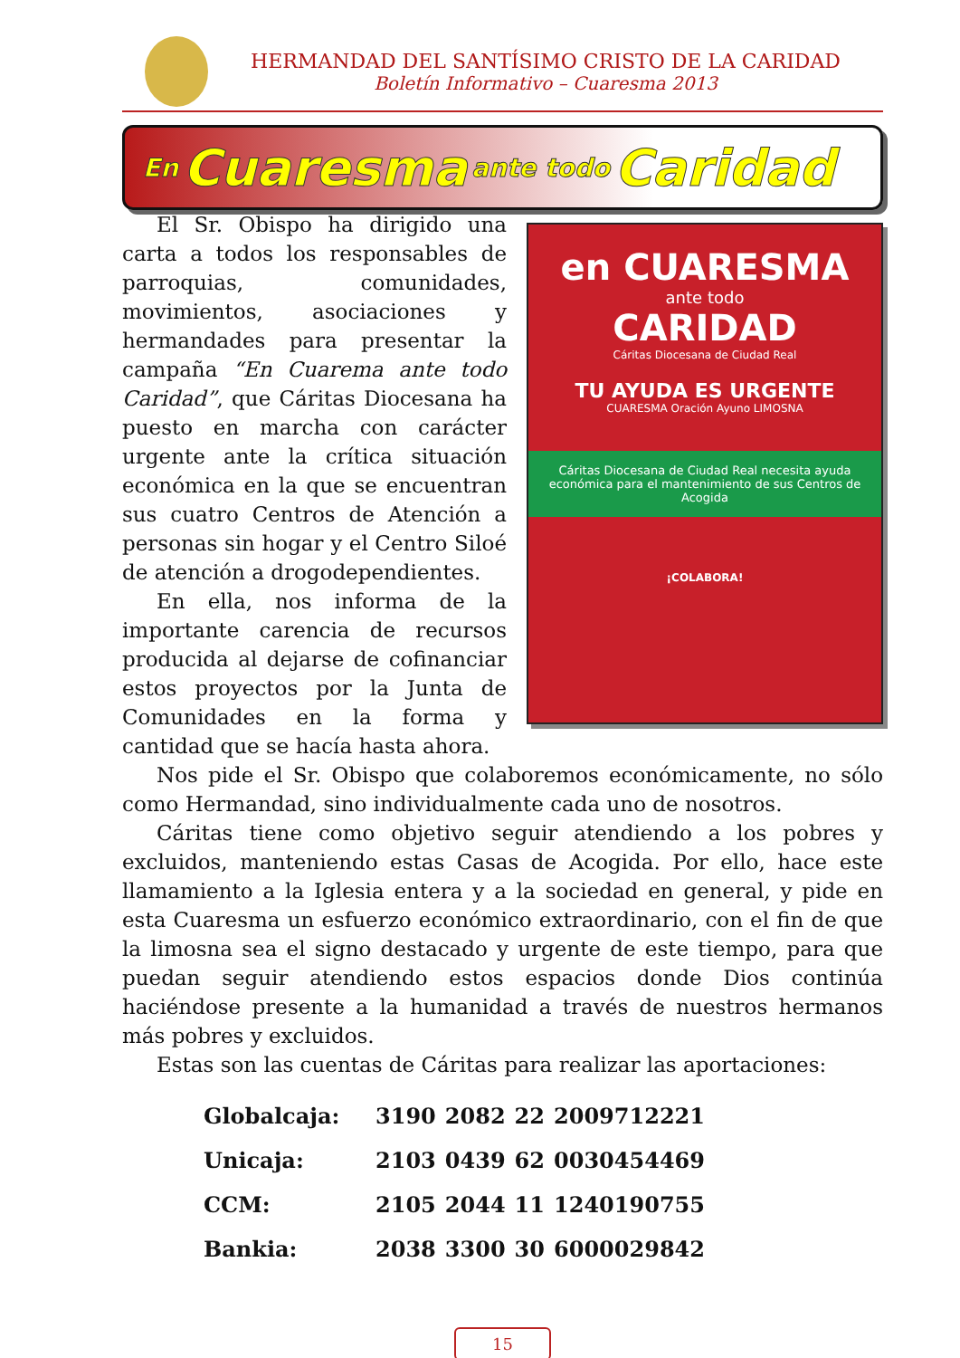HERMANDAD DEL SANTÍSIMO CRISTO DE LA CARIDAD
Boletín Informativo – Cuaresma 2013
En Cuaresma ante todo Caridad
en CUARESMA
ante todo
CARIDAD
Cáritas Diocesana de Ciudad Real
TU AYUDA ES URGENTE
CUARESMA Oración Ayuno LIMOSNA
Cáritas Diocesana de Ciudad Real necesita ayuda económica para el mantenimiento de sus Centros de Acogida
¡COLABORA!
El Sr. Obispo ha dirigido una carta a todos los responsables de parroquias, comunidades, movimientos, asociaciones y hermandades para presentar la campaña “En Cuarema ante todo Caridad”, que Cáritas Diocesana ha puesto en marcha con carácter urgente ante la crítica situación económica en la que se encuentran sus cuatro Centros de Atención a personas sin hogar y el Centro Siloé de atención a drogodependientes.
En ella, nos informa de la importante carencia de recursos producida al dejarse de cofinanciar estos proyectos por la Junta de Comunidades en la forma y cantidad que se hacía hasta ahora.
Nos pide el Sr. Obispo que colaboremos económicamente, no sólo como Hermandad, sino individualmente cada uno de nosotros.
Cáritas tiene como objetivo seguir atendiendo a los pobres y excluidos, manteniendo estas Casas de Acogida. Por ello, hace este llamamiento a la Iglesia entera y a la sociedad en general, y pide en esta Cuaresma un esfuerzo económico extraordinario, con el fin de que la limosna sea el signo destacado y urgente de este tiempo, para que puedan seguir atendiendo estos espacios donde Dios continúa haciéndose presente a la humanidad a través de nuestros hermanos más pobres y excluidos.
Estas son las cuentas de Cáritas para realizar las aportaciones:
| Globalcaja: | 3190 | 2082 | 22 | 2009712221 |
| Unicaja: | 2103 | 0439 | 62 | 0030454469 |
| CCM: | 2105 | 2044 | 11 | 1240190755 |
| Bankia: | 2038 | 3300 | 30 | 6000029842 |
15